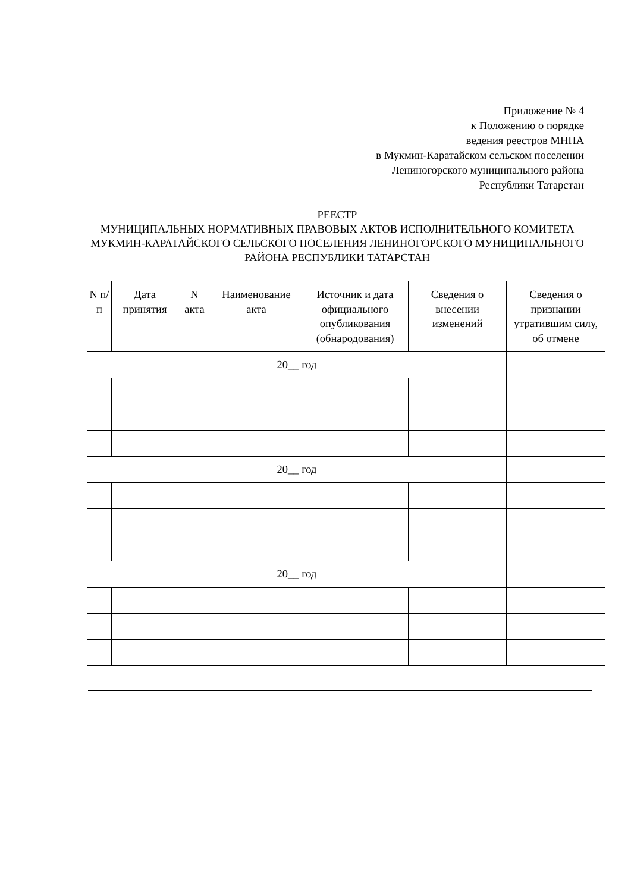Приложение № 4
к Положению о порядке
ведения реестров МНПА
в Мукмин-Каратайском сельском поселении
Лениногорского муниципального района
Республики Татарстан
РЕЕСТР
МУНИЦИПАЛЬНЫХ НОРМАТИВНЫХ ПРАВОВЫХ АКТОВ ИСПОЛНИТЕЛЬНОГО КОМИТЕТА МУКМИН-КАРАТАЙСКОГО СЕЛЬСКОГО ПОСЕЛЕНИЯ ЛЕНИНОГОРСКОГО МУНИЦИПАЛЬНОГО РАЙОНА РЕСПУБЛИКИ ТАТАРСТАН
| N п/п | Дата принятия | N акта | Наименование акта | Источник и дата официального опубликования (обнародования) | Сведения о внесении изменений | Сведения о признании утратившим силу, об отмене |
| --- | --- | --- | --- | --- | --- | --- |
| 20__ год | | | | | | |
| 20__ год | | | | | | |
| 20__ год | | | | | | |